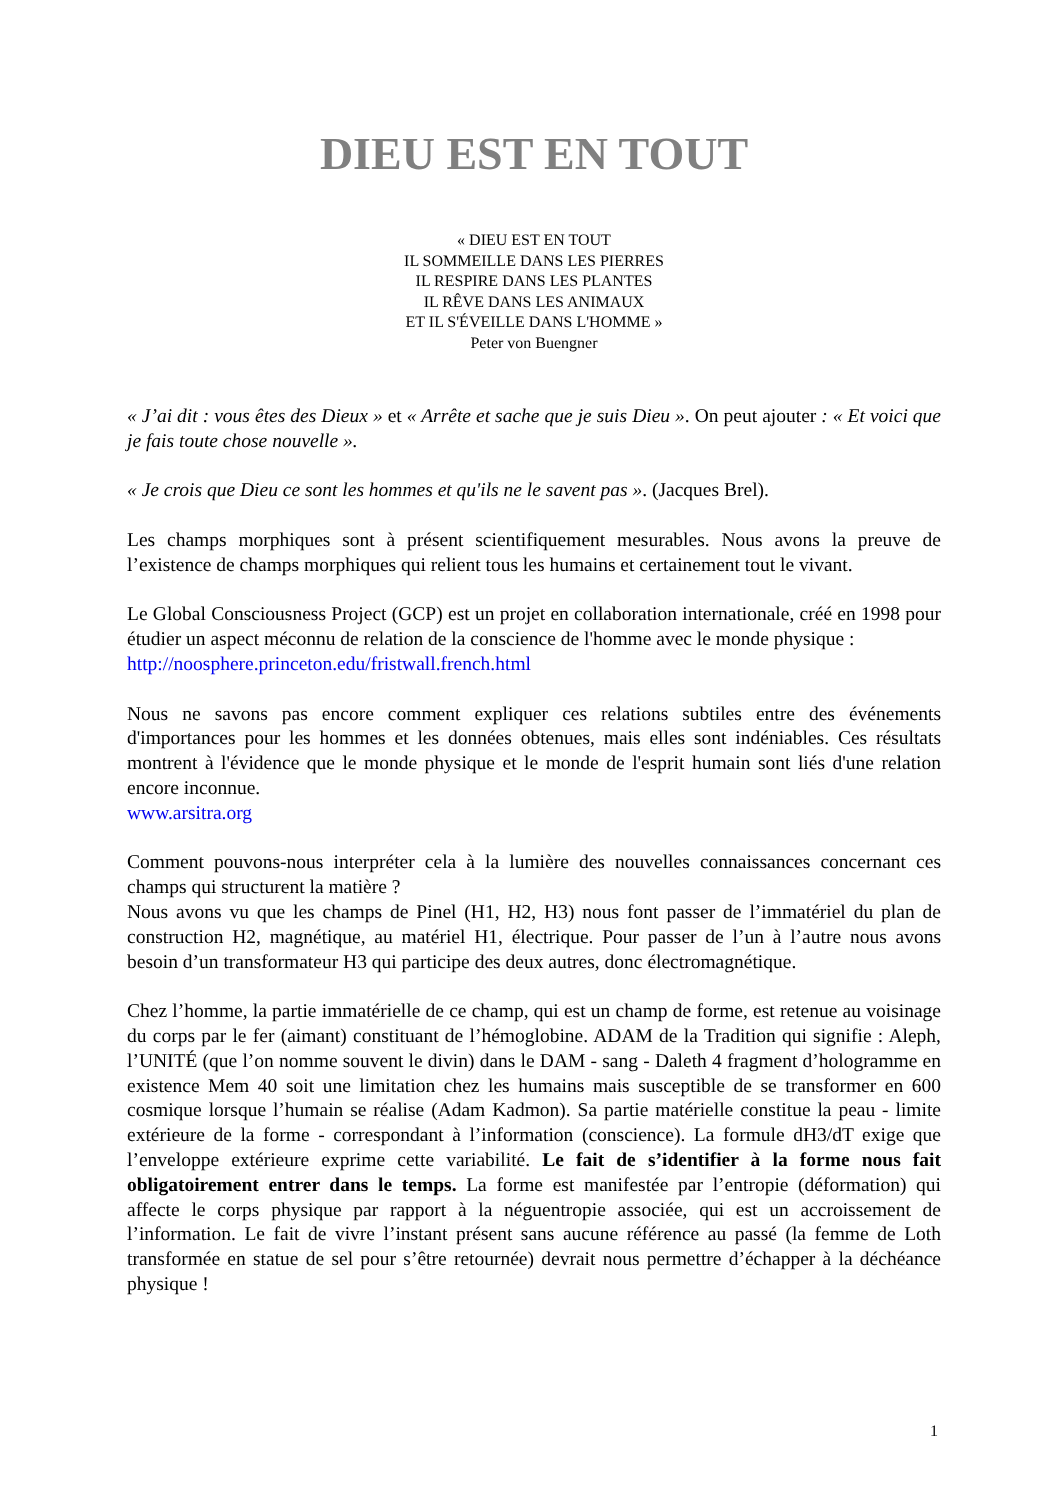DIEU EST EN TOUT
« DIEU EST EN TOUT
IL SOMMEILLE DANS LES PIERRES
IL RESPIRE DANS LES PLANTES
IL RÊVE DANS LES ANIMAUX
ET IL S'ÉVEILLE DANS L'HOMME »
Peter von Buengner
« J’ai dit : vous êtes des Dieux » et « Arrête et sache que je suis Dieu ». On peut ajouter : « Et voici que je fais toute chose nouvelle ».
« Je crois que Dieu ce sont les hommes et qu'ils ne le savent pas ». (Jacques Brel).
Les champs morphiques sont à présent scientifiquement mesurables. Nous avons la preuve de l’existence de champs morphiques qui relient tous les humains et certainement tout le vivant.
Le Global Consciousness Project (GCP) est un projet en collaboration internationale, créé en 1998 pour étudier un aspect méconnu de relation de la conscience de l'homme avec le monde physique :
http://noosphere.princeton.edu/fristwall.french.html
Nous ne savons pas encore comment expliquer ces relations subtiles entre des événements d'importances pour les hommes et les données obtenues, mais elles sont indéniables. Ces résultats montrent à l'évidence que le monde physique et le monde de l'esprit humain sont liés d'une relation encore inconnue.
www.arsitra.org
Comment pouvons-nous interpréter cela à la lumière des nouvelles connaissances concernant ces champs qui structurent la matière ?
Nous avons vu que les champs de Pinel (H1, H2, H3) nous font passer de l’immatériel du plan de construction H2, magnétique, au matériel H1, électrique. Pour passer de l’un à l’autre nous avons besoin d’un transformateur H3 qui participe des deux autres, donc électromagnétique.
Chez l’homme, la partie immatérielle de ce champ, qui est un champ de forme, est retenue au voisinage du corps par le fer (aimant) constituant de l’hémoglobine. ADAM de la Tradition qui signifie : Aleph, l’UNITÉ (que l’on nomme souvent le divin) dans le DAM - sang - Daleth 4 fragment d’hologramme en existence Mem 40 soit une limitation chez les humains mais susceptible de se transformer en 600 cosmique lorsque l’humain se réalise (Adam Kadmon). Sa partie matérielle constitue la peau - limite extérieure de la forme - correspondant à l’information (conscience). La formule dH3/dT exige que l’enveloppe extérieure exprime cette variabilité. Le fait de s’identifier à la forme nous fait obligatoirement entrer dans le temps. La forme est manifestée par l’entropie (déformation) qui affecte le corps physique par rapport à la néguentropie associée, qui est un accroissement de l’information. Le fait de vivre l’instant présent sans aucune référence au passé (la femme de Loth transformée en statue de sel pour s’être retournée) devrait nous permettre d’échapper à la déchéance physique !
1